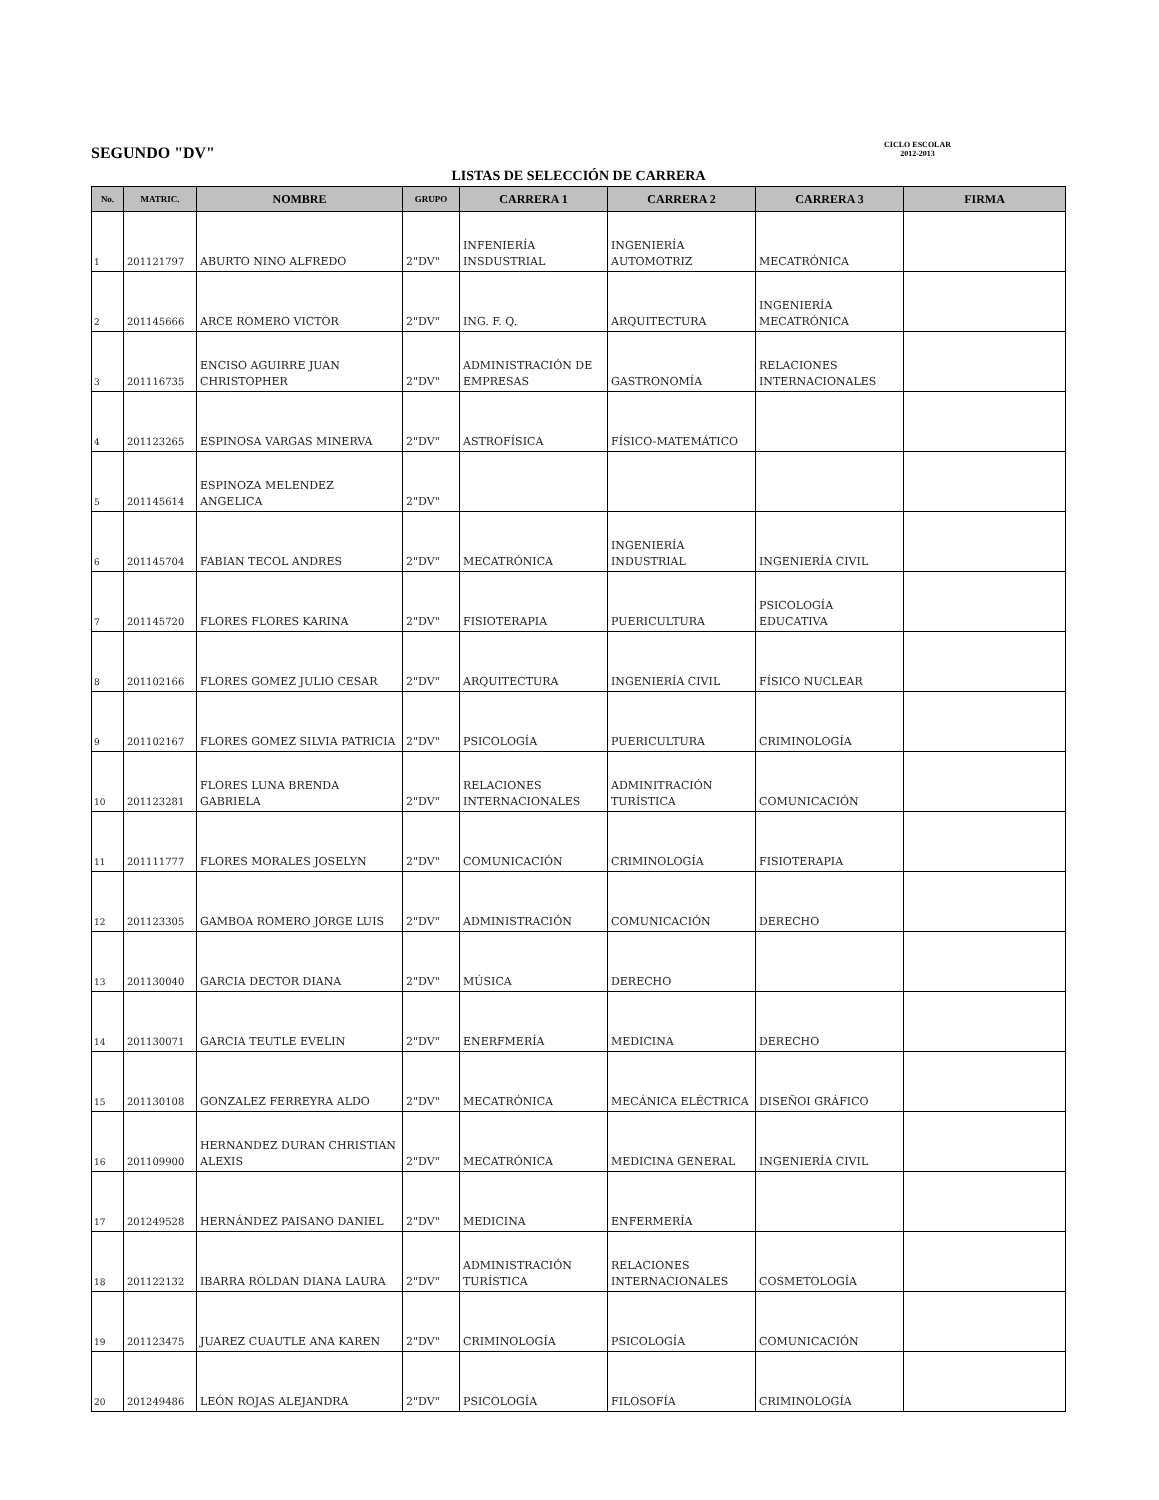SEGUNDO "DV"
CICLO ESCOLAR
2012-2013
LISTAS DE SELECCIÓN DE CARRERA
| No. | MATRIC. | NOMBRE | GRUPO | CARRERA 1 | CARRERA 2 | CARRERA 3 | FIRMA |
| --- | --- | --- | --- | --- | --- | --- | --- |
| 1 | 201121797 | ABURTO NINO ALFREDO | 2"DV" | INFENIERÍA INSDUSTRIAL | INGENIERÍA AUTOMOTRIZ | MECATRÓNICA | |
| 2 | 201145666 | ARCE ROMERO VICTOR | 2"DV" | ING. F. Q. | ARQUITECTURA | INGENIERÍA MECATRÓNICA | |
| 3 | 201116735 | ENCISO AGUIRRE JUAN CHRISTOPHER | 2"DV" | ADMINISTRACIÓN DE EMPRESAS | GASTRONOMÍA | RELACIONES INTERNACIONALES | |
| 4 | 201123265 | ESPINOSA VARGAS MINERVA | 2"DV" | ASTROFÍSICA | FÍSICO-MATEMÁTICO | | |
| 5 | 201145614 | ESPINOZA MELENDEZ ANGELICA | 2"DV" | | | | |
| 6 | 201145704 | FABIAN TECOL ANDRES | 2"DV" | MECATRÓNICA | INGENIERÍA INDUSTRIAL | INGENIERÍA CIVIL | |
| 7 | 201145720 | FLORES FLORES KARINA | 2"DV" | FISIOTERAPIA | PUERICULTURA | PSICOLOGÍA EDUCATIVA | |
| 8 | 201102166 | FLORES GOMEZ JULIO CESAR | 2"DV" | ARQUITECTURA | INGENIERÍA CIVIL | FÍSICO NUCLEAR | |
| 9 | 201102167 | FLORES GOMEZ SILVIA PATRICIA | 2"DV" | PSICOLOGÍA | PUERICULTURA | CRIMINOLOGÍA | |
| 10 | 201123281 | FLORES LUNA BRENDA GABRIELA | 2"DV" | RELACIONES INTERNACIONALES | ADMINITRACIÓN TURÍSTICA | COMUNICACIÓN | |
| 11 | 201111777 | FLORES MORALES JOSELYN | 2"DV" | COMUNICACIÓN | CRIMINOLOGÍA | FISIOTERAPIA | |
| 12 | 201123305 | GAMBOA ROMERO JORGE LUIS | 2"DV" | ADMINISTRACIÓN | COMUNICACIÓN | DERECHO | |
| 13 | 201130040 | GARCIA DECTOR DIANA | 2"DV" | MÚSICA | DERECHO | | |
| 14 | 201130071 | GARCIA TEUTLE EVELIN | 2"DV" | ENERFMERÍA | MEDICINA | DERECHO | |
| 15 | 201130108 | GONZALEZ FERREYRA ALDO | 2"DV" | MECATRÓNICA | MECÁNICA ELÉCTRICA | DISEÑOI GRÁFICO | |
| 16 | 201109900 | HERNANDEZ DURAN CHRISTIAN ALEXIS | 2"DV" | MECATRÓNICA | MEDICINA GENERAL | INGENIERÍA CIVIL | |
| 17 | 201249528 | HERNÁNDEZ PAISANO DANIEL | 2"DV" | MEDICINA | ENFERMERÍA | | |
| 18 | 201122132 | IBARRA ROLDAN DIANA LAURA | 2"DV" | ADMINISTRACIÓN TURÍSTICA | RELACIONES INTERNACIONALES | COSMETOLOGÍA | |
| 19 | 201123475 | JUAREZ CUAUTLE ANA KAREN | 2"DV" | CRIMINOLOGÍA | PSICOLOGÍA | COMUNICACIÓN | |
| 20 | 201249486 | LEÓN ROJAS ALEJANDRA | 2"DV" | PSICOLOGÍA | FILOSOFÍA | CRIMINOLOGÍA | |